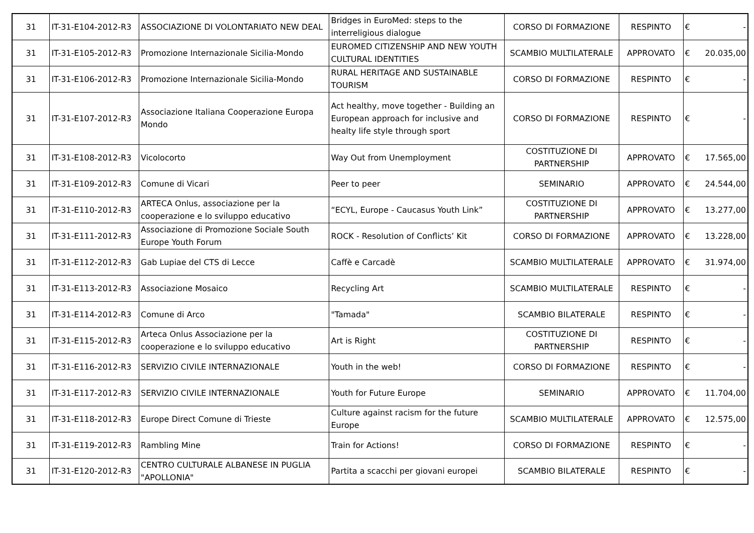| 31 | IT-31-E104-2012-R3 | ASSOCIAZIONE DI VOLONTARIATO NEW DEAL | Bridges in EuroMed: steps to the interreligious dialogue | CORSO DI FORMAZIONE | RESPINTO | € - |
| 31 | IT-31-E105-2012-R3 | Promozione Internazionale Sicilia-Mondo | EUROMED CITIZENSHIP AND NEW YOUTH CULTURAL IDENTITIES | SCAMBIO MULTILATERALE | APPROVATO | € 20.035,00 |
| 31 | IT-31-E106-2012-R3 | Promozione Internazionale Sicilia-Mondo | RURAL HERITAGE AND SUSTAINABLE TOURISM | CORSO DI FORMAZIONE | RESPINTO | € - |
| 31 | IT-31-E107-2012-R3 | Associazione Italiana Cooperazione Europa Mondo | Act healthy, move together - Building an European approach for inclusive and healty life style through sport | CORSO DI FORMAZIONE | RESPINTO | € - |
| 31 | IT-31-E108-2012-R3 | Vicolocorto | Way Out from Unemployment | COSTITUZIONE DI PARTNERSHIP | APPROVATO | € 17.565,00 |
| 31 | IT-31-E109-2012-R3 | Comune di Vicari | Peer to peer | SEMINARIO | APPROVATO | € 24.544,00 |
| 31 | IT-31-E110-2012-R3 | ARTECA Onlus, associazione per la cooperazione e lo sviluppo educativo | “ECYL, Europe - Caucasus Youth Link” | COSTITUZIONE DI PARTNERSHIP | APPROVATO | € 13.277,00 |
| 31 | IT-31-E111-2012-R3 | Associazione di Promozione Sociale South Europe Youth Forum | ROCK - Resolution of Conflicts’ Kit | CORSO DI FORMAZIONE | APPROVATO | € 13.228,00 |
| 31 | IT-31-E112-2012-R3 | Gab Lupiae del CTS di Lecce | Caffè e Carcadè | SCAMBIO MULTILATERALE | APPROVATO | € 31.974,00 |
| 31 | IT-31-E113-2012-R3 | Associazione Mosaico | Recycling Art | SCAMBIO MULTILATERALE | RESPINTO | € - |
| 31 | IT-31-E114-2012-R3 | Comune di Arco | "Tamada" | SCAMBIO BILATERALE | RESPINTO | € - |
| 31 | IT-31-E115-2012-R3 | Arteca Onlus Associazione per la cooperazione e lo sviluppo educativo | Art is Right | COSTITUZIONE DI PARTNERSHIP | RESPINTO | € - |
| 31 | IT-31-E116-2012-R3 | SERVIZIO CIVILE INTERNAZIONALE | Youth in the web! | CORSO DI FORMAZIONE | RESPINTO | € - |
| 31 | IT-31-E117-2012-R3 | SERVIZIO CIVILE INTERNAZIONALE | Youth for Future Europe | SEMINARIO | APPROVATO | € 11.704,00 |
| 31 | IT-31-E118-2012-R3 | Europe Direct Comune di Trieste | Culture against racism for the future Europe | SCAMBIO MULTILATERALE | APPROVATO | € 12.575,00 |
| 31 | IT-31-E119-2012-R3 | Rambling Mine | Train for Actions! | CORSO DI FORMAZIONE | RESPINTO | € - |
| 31 | IT-31-E120-2012-R3 | CENTRO CULTURALE ALBANESE IN PUGLIA "APOLLONIA" | Partita a scacchi per giovani europei | SCAMBIO BILATERALE | RESPINTO | € - |